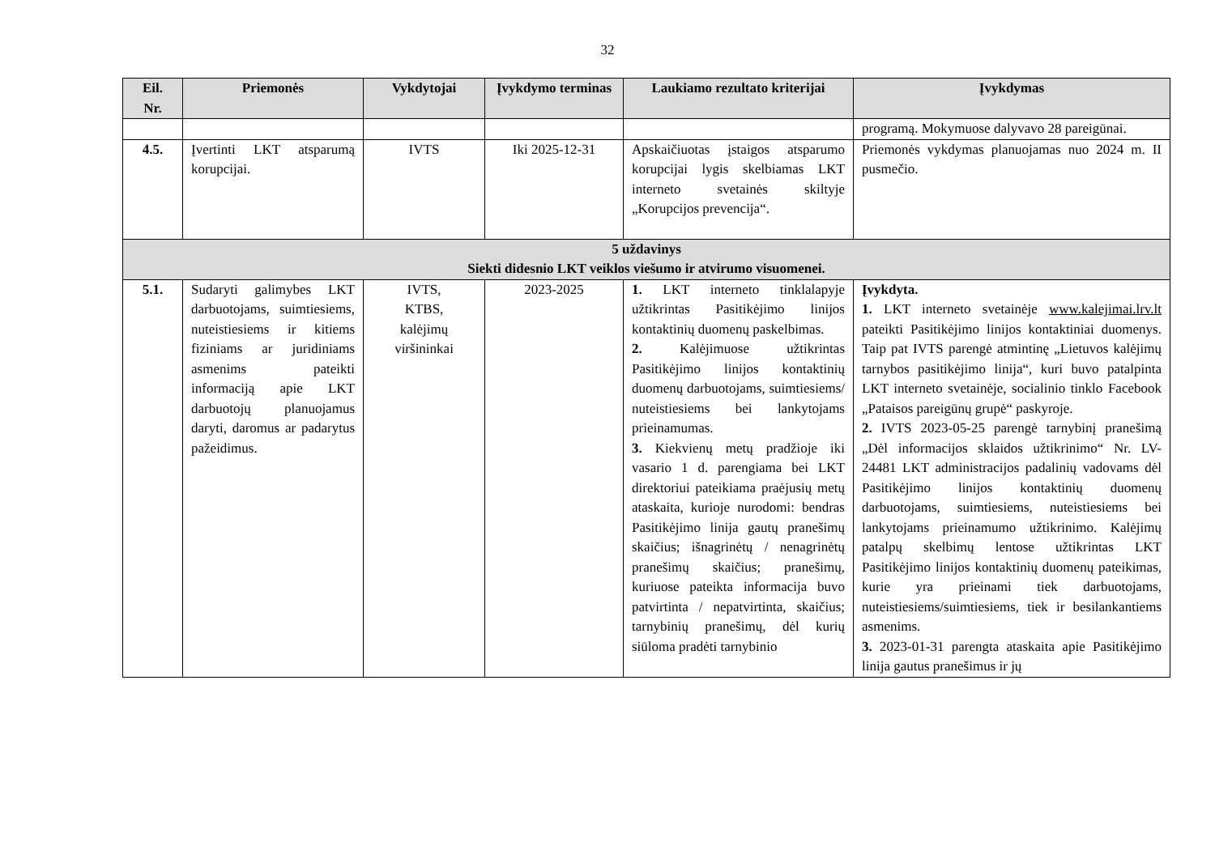32
| Eil. Nr. | Priemonės | Vykdytojai | Įvykdymo terminas | Laukiamo rezultato kriterijai | Įvykdymas |
| --- | --- | --- | --- | --- | --- |
| | | | | | programą. Mokymuose dalyvavo 28 pareigūnai. |
| 4.5. | Įvertinti LKT atsparumą korupcijai. | IVTS | Iki 2025-12-31 | Apskaičiuotas įstaigos atsparumo korupcijai lygis skelbiamas LKT interneto svetainės skiltyje „Korupcijos prevencija“. | Priemonės vykdymas planuojamas nuo 2024 m. II pusmečio. |
| 5 uždavinys Siekti didesnio LKT veiklos viešumo ir atvirumo visuomenei. | | | | | |
| 5.1. | Sudaryti galimybes LKT darbuotojams, suimtiesiems, nuteistiesiems ir kitiems fiziniams ar juridiniams asmenims pateikti informaciją apie LKT darbuotojų planuojamus daryti, daromus ar padarytus pažeidimus. | IVTS, KTBS, kalėjimų viršininkai | 2023-2025 | 1. LKT interneto tinklalapyje užtikrintas Pasitikėjimo linijos kontaktinių duomenų paskelbimas. 2. Kalėjimuose užtikrintas Pasitikėjimo linijos kontaktinių duomenų darbuotojams, suimtiesiems/ nuteistiesiems bei lankytojams prieinamumas. 3. Kiekvienų metų pradžioje iki vasario 1 d. parengiama bei LKT direktoriui pateikiama praėjusių metų ataskaita, kurioje nurodomi: bendras Pasitikėjimo linija gautų pranešimų skaičius; išnagrinėtų / nenagrinėtų pranešimų skaičius; pranešimų, kuriuose pateikta informacija buvo patvirtinta / nepatvirtinta, skaičius; tarnybinių pranešimų, dėl kurių siūloma pradėti tarnybinio | Įvykdyta. 1. LKT interneto svetainėje www.kalejimai.lrv.lt pateikti Pasitikėjimo linijos kontaktiniai duomenys. Taip pat IVTS parengė atmintinę „Lietuvos kalėjimų tarnybos pasitikėjimo linija“, kuri buvo patalpinta LKT interneto svetainėje, socialinio tinklo Facebook „Pataisos pareigūnų grupė“ paskyroje. 2. IVTS 2023-05-25 parengė tarnybinį pranešimą „Dėl informacijos sklaidos užtikrinimo“ Nr. LV-24481 LKT administracijos padalinių vadovams dėl Pasitikėjimo linijos kontaktinių duomenų darbuotojams, suimtiesiems, nuteistiesiems bei lankytojams prieinamumo užtikrinimo. Kalėjimų patalpų skelbimų lentose užtikrintas LKT Pasitikėjimo linijos kontaktinių duomenų pateikimas, kurie yra prieinami tiek darbuotojams, nuteistiesiems/suimtiesiems, tiek ir besilankantiems asmenims. 3. 2023-01-31 parengta ataskaita apie Pasitikėjimo linija gautus pranešimus ir jų |